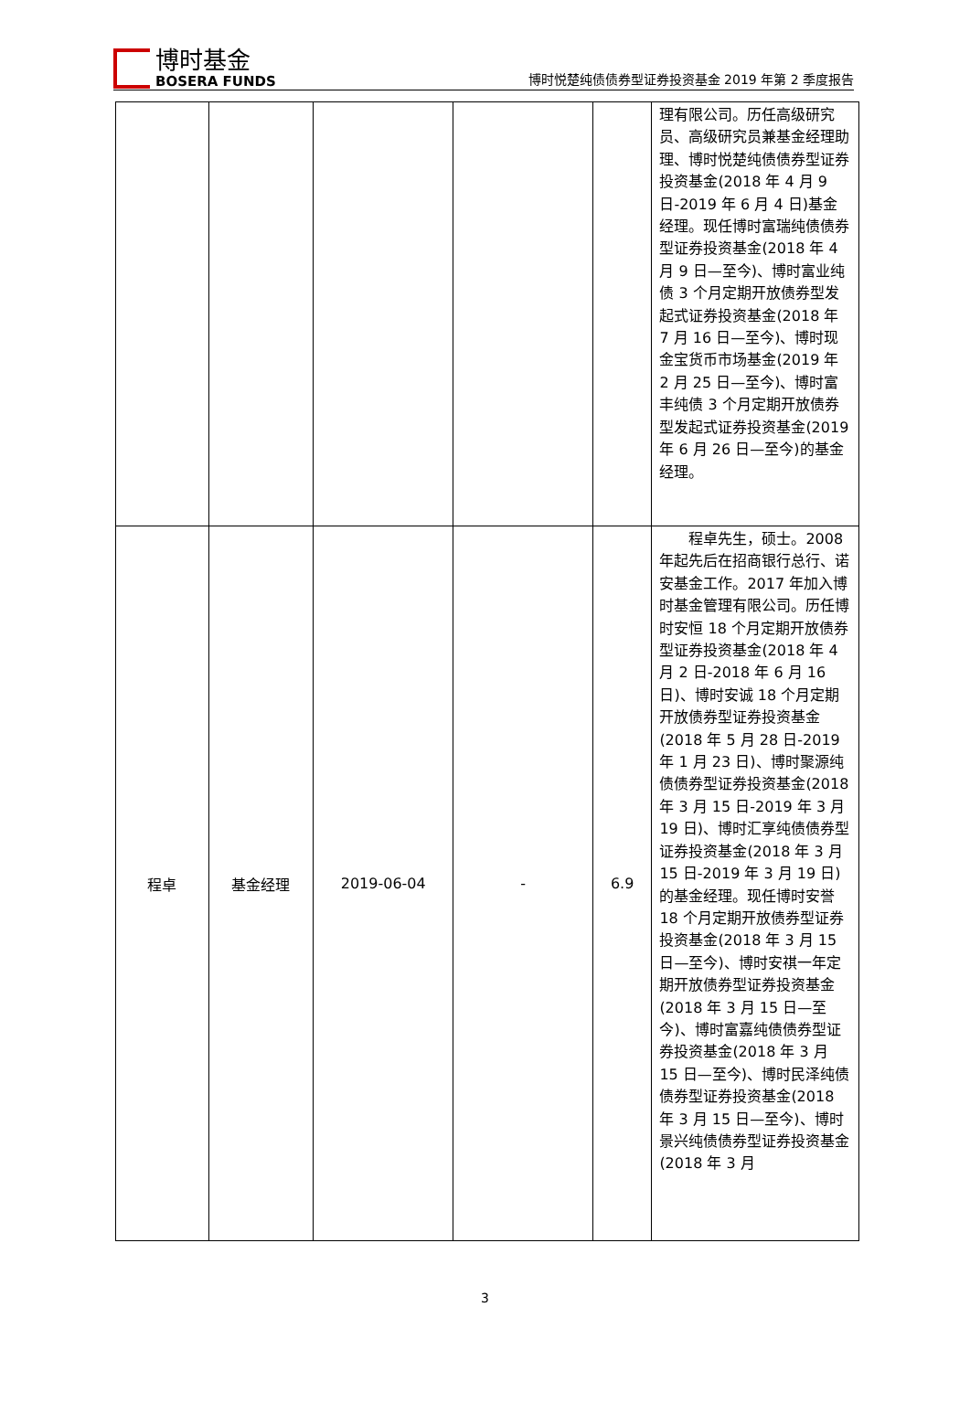博时基金
BOSERA FUNDS
博时悦楚纯债债券型证券投资基金 2019 年第 2 季度报告
| | | | | | 理有限公司。历任高级研究员、高级研究员兼基金经理助理、博时悦楚纯债债券型证券投资基金(2018 年 4 月 9 日-2019 年 6 月 4 日)基金经理。现任博时富瑞纯债债券型证券投资基金(2018 年 4 月 9 日—至今)、博时富业纯债 3 个月定期开放债券型发起式证券投资基金(2018 年 7 月 16 日—至今)、博时现金宝货币市场基金(2019 年 2 月 25 日—至今)、博时富丰纯债 3 个月定期开放债券型发起式证券投资基金(2019 年 6 月 26 日—至今)的基金经理。 |
| 程卓 | 基金经理 | 2019-06-04 | - | 6.9 | 程卓先生，硕士。2008 年起先后在招商银行总行、诺安基金工作。2017 年加入博时基金管理有限公司。历任博时安恒 18 个月定期开放债券型证券投资基金(2018 年 4 月 2 日-2018 年 6 月 16 日)、博时安诚 18 个月定期开放债券型证券投资基金(2018 年 5 月 28 日-2019 年 1 月 23 日)、博时聚源纯债债券型证券投资基金(2018 年 3 月 15 日-2019 年 3 月 19 日)、博时汇享纯债债券型证券投资基金(2018 年 3 月 15 日-2019 年 3 月 19 日)的基金经理。现任博时安誉 18 个月定期开放债券型证券投资基金(2018 年 3 月 15 日—至今)、博时安祺一年定期开放债券型证券投资基金(2018 年 3 月 15 日—至今)、博时富嘉纯债债券型证券投资基金(2018 年 3 月 15 日—至今)、博时民泽纯债债券型证券投资基金(2018 年 3 月 15 日—至今)、博时景兴纯债债券型证券投资基金(2018 年 3 月 |
3